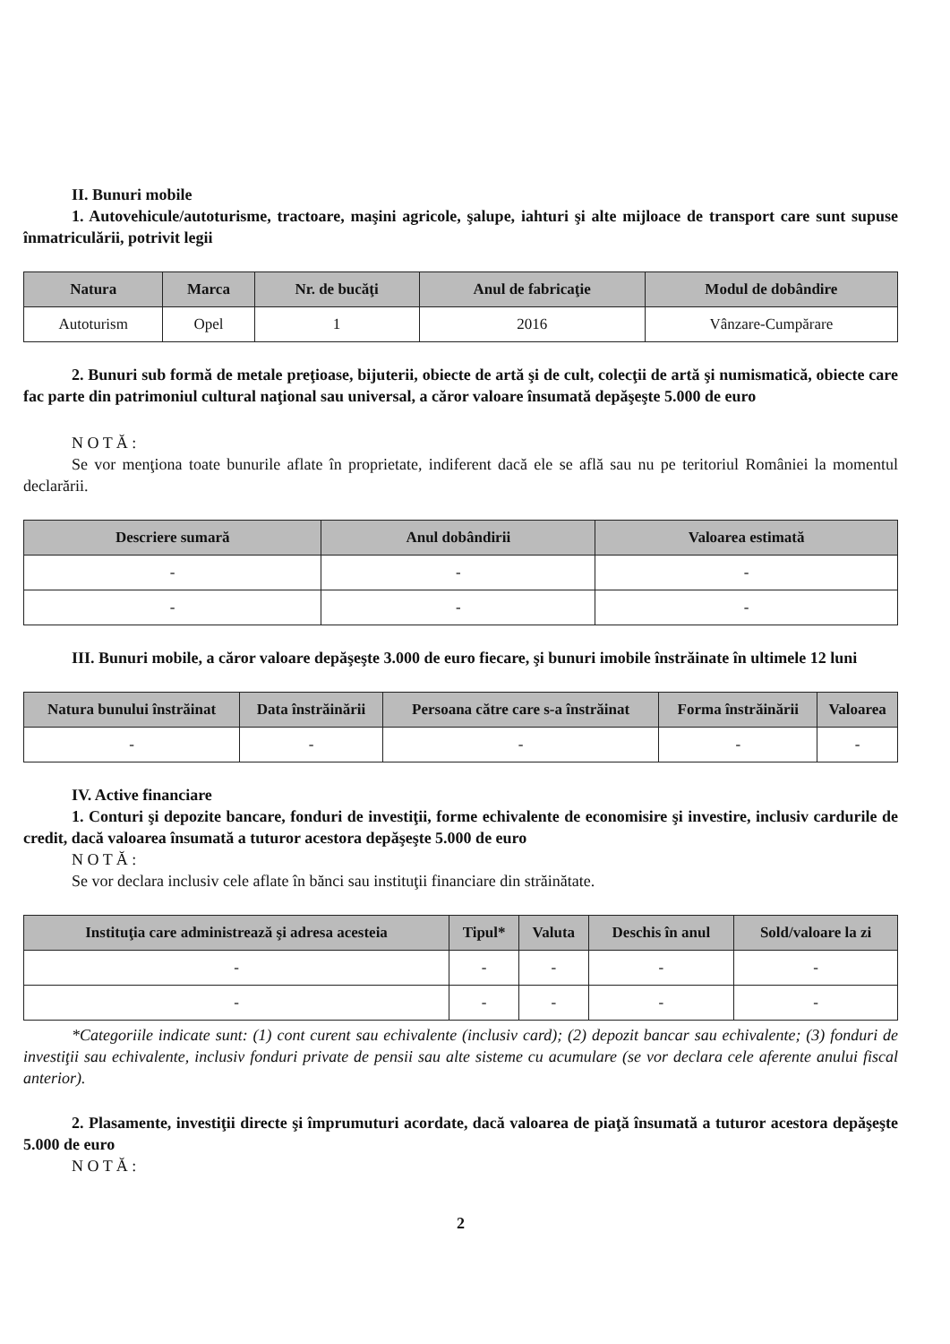II. Bunuri mobile
1. Autovehicule/autoturisme, tractoare, maşini agricole, şalupe, iahturi şi alte mijloace de transport care sunt supuse înmatriculării, potrivit legii
| Natura | Marca | Nr. de bucăţi | Anul de fabricaţie | Modul de dobândire |
| --- | --- | --- | --- | --- |
| Autoturism | Opel | 1 | 2016 | Vânzare-Cumpărare |
2. Bunuri sub formă de metale preţioase, bijuterii, obiecte de artă şi de cult, colecţii de artă şi numismatică, obiecte care fac parte din patrimoniul cultural naţional sau universal, a căror valoare însumată depăşeşte 5.000 de euro
N O T Ă :
Se vor menţiona toate bunurile aflate în proprietate, indiferent dacă ele se află sau nu pe teritoriul României la momentul declarării.
| Descriere sumară | Anul dobândirii | Valoarea estimată |
| --- | --- | --- |
| - | - | - |
| - | - | - |
III. Bunuri mobile, a căror valoare depăşeşte 3.000 de euro fiecare, şi bunuri imobile înstrăinate în ultimele 12 luni
| Natura bunului înstrăinat | Data înstrăinării | Persoana către care s-a înstrăinat | Forma înstrăinării | Valoarea |
| --- | --- | --- | --- | --- |
| - | - | - | - | - |
IV. Active financiare
1. Conturi şi depozite bancare, fonduri de investiţii, forme echivalente de economisire şi investire, inclusiv cardurile de credit, dacă valoarea însumată a tuturor acestora depăşeşte 5.000 de euro
N O T Ă :
Se vor declara inclusiv cele aflate în bănci sau instituţii financiare din străinătate.
| Instituţia care administrează şi adresa acesteia | Tipul* | Valuta | Deschis în anul | Sold/valoare la zi |
| --- | --- | --- | --- | --- |
| - | - | - | - | - |
| - | - | - | - | - |
*Categoriile indicate sunt: (1) cont curent sau echivalente (inclusiv card); (2) depozit bancar sau echivalente; (3) fonduri de investiţii sau echivalente, inclusiv fonduri private de pensii sau alte sisteme cu acumulare (se vor declara cele aferente anului fiscal anterior).
2. Plasamente, investiţii directe şi împrumuturi acordate, dacă valoarea de piaţă însumată a tuturor acestora depăşeşte 5.000 de euro
N O T Ă :
2